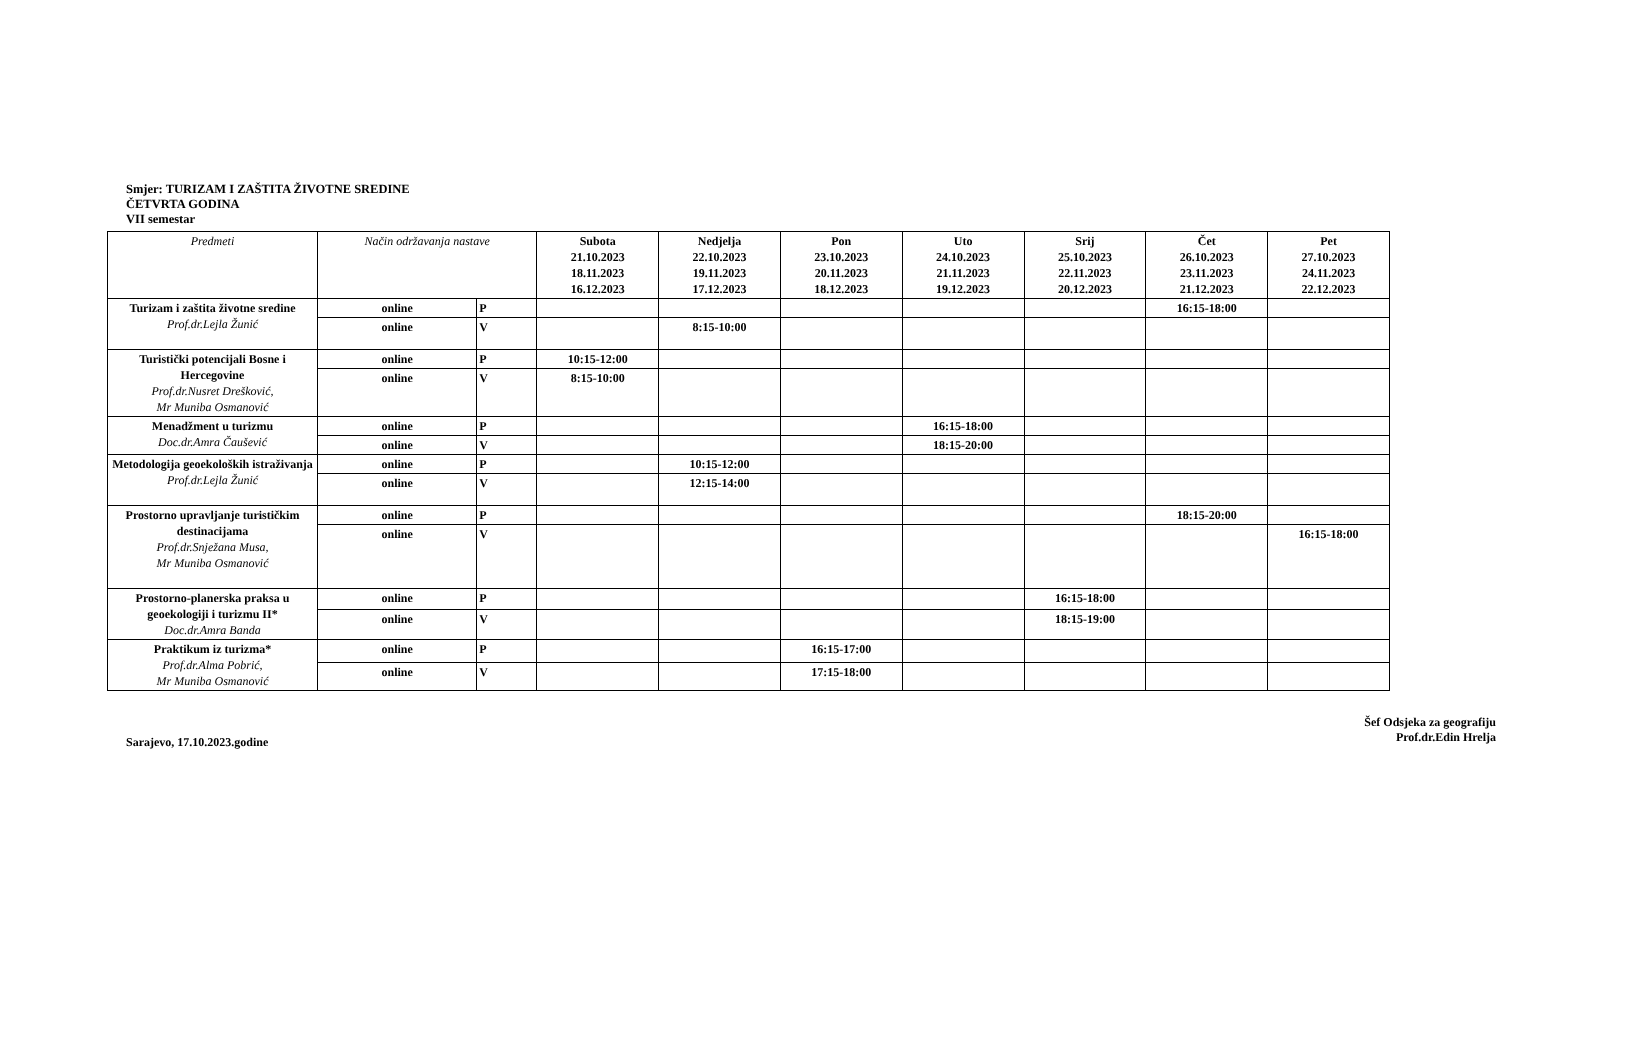Smjer: TURIZAM I ZAŠTITA ŽIVOTNE SREDINE
ČETVRTA GODINA
VII semestar
| Predmeti | Način održavanja nastave | | Subota 21.10.2023 18.11.2023 16.12.2023 | Nedjelja 22.10.2023 19.11.2023 17.12.2023 | Pon 23.10.2023 20.11.2023 18.12.2023 | Uto 24.10.2023 21.11.2023 19.12.2023 | Srij 25.10.2023 22.11.2023 20.12.2023 | Čet 26.10.2023 23.11.2023 21.12.2023 | Pet 27.10.2023 24.11.2023 22.12.2023 |
| --- | --- | --- | --- | --- | --- | --- | --- | --- | --- |
| Turizam i zaštita životne sredine Prof.dr.Lejla Žunić | online | P | | | | | | 16:15-18:00 | |
| | online | V | | 8:15-10:00 | | | | | |
| Turistički potencijali Bosne i Hercegovine Prof.dr.Nusret Drešković, Mr Muniba Osmanović | online | P | 10:15-12:00 | | | | | | |
| | online | V | 8:15-10:00 | | | | | | |
| Menadžment u turizmu Doc.dr.Amra Čaušević | online | P | | | | 16:15-18:00 | | | |
| | online | V | | | | 18:15-20:00 | | | |
| Metodologija geoekoloških istraživanja Prof.dr.Lejla Žunić | online | P | | 10:15-12:00 | | | | | |
| | online | V | | 12:15-14:00 | | | | | |
| Prostorno upravljanje turističkim destinacijama Prof.dr.Snježana Musa, Mr Muniba Osmanović | online | P | | | | | | 18:15-20:00 | |
| | online | V | | | | | | | 16:15-18:00 |
| Prostorno-planerska praksa u geoekologiji i turizmu II* Doc.dr.Amra Banda | online | P | | | | | 16:15-18:00 | | |
| | online | V | | | | | 18:15-19:00 | | |
| Praktikum iz turizma* Prof.dr.Alma Pobrić, Mr Muniba Osmanović | online | P | | | 16:15-17:00 | | | | |
| | online | V | | | 17:15-18:00 | | | | |
Sarajevo, 17.10.2023.godine
Šef Odsjeka za geografiju
Prof.dr.Edin Hrelja